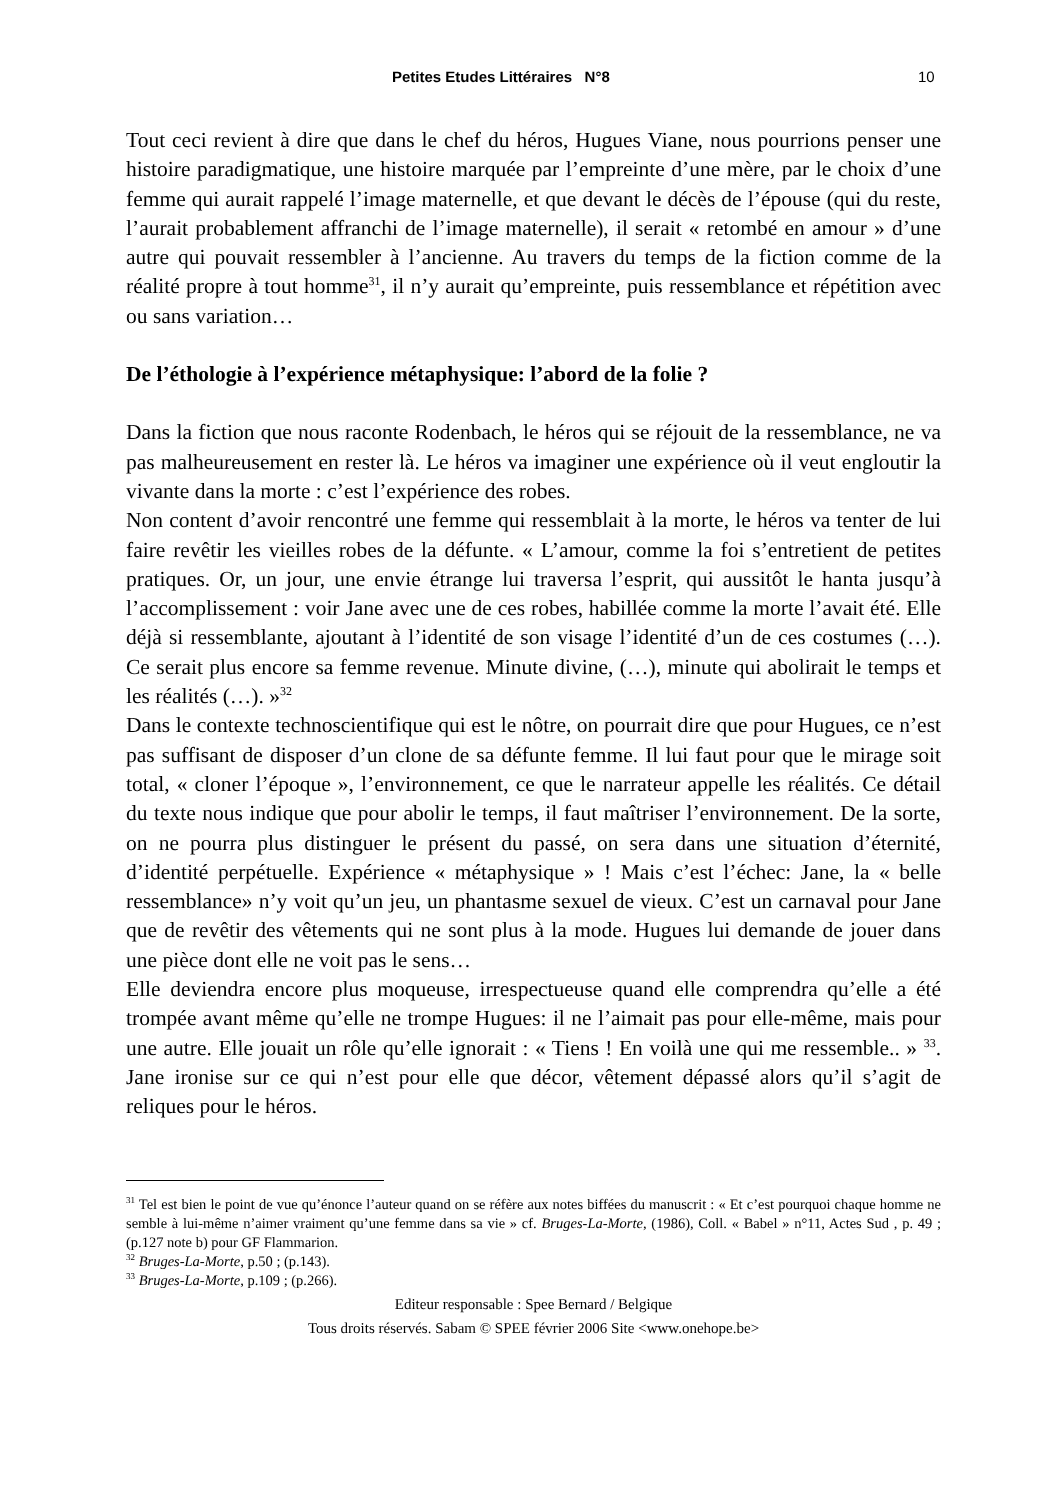Petites Etudes Littéraires N°8 10
Tout ceci revient à dire que dans le chef du héros, Hugues Viane, nous pourrions penser une histoire paradigmatique, une histoire marquée par l’empreinte d’une mère, par le choix d’une femme qui aurait rappelé l’image maternelle, et que devant le décès de l’épouse (qui du reste, l’aurait probablement affranchi de l’image maternelle), il serait « retombé en amour » d’une autre qui pouvait ressembler à l’ancienne. Au travers du temps de la fiction comme de la réalité propre à tout homme<sup>31</sup>, il n’y aurait qu’empreinte, puis ressemblance et répétition avec ou sans variation…
De l’éthologie à l’expérience métaphysique: l’abord de la folie ?
Dans la fiction que nous raconte Rodenbach, le héros qui se réjouit de la ressemblance, ne va pas malheureusement en rester là. Le héros va imaginer une expérience où il veut engloutir la vivante dans la morte : c’est l’expérience des robes.
Non content d’avoir rencontré une femme qui ressemblait à la morte, le héros va tenter de lui faire revêtir les vieilles robes de la défunte. « L’amour, comme la foi s’entretient de petites pratiques. Or, un jour, une envie étrange lui traversa l’esprit, qui aussitôt le hanta jusqu’à l’accomplissement : voir Jane avec une de ces robes, habillée comme la morte l’avait été. Elle déjà si ressemblante, ajoutant à l’identité de son visage l’identité d’un de ces costumes (…). Ce serait plus encore sa femme revenue. Minute divine, (…), minute qui abolirait le temps et les réalités (…). »<sup>32</sup>
Dans le contexte technoscientifique qui est le nôtre, on pourrait dire que pour Hugues, ce n’est pas suffisant de disposer d’un clone de sa défunte femme. Il lui faut pour que le mirage soit total, « cloner l’époque », l’environnement, ce que le narrateur appelle les réalités. Ce détail du texte nous indique que pour abolir le temps, il faut maîtriser l’environnement. De la sorte, on ne pourra plus distinguer le présent du passé, on sera dans une situation d’éternité, d’identité perpétuelle. Expérience « métaphysique » ! Mais c’est l’échec: Jane, la « belle ressemblance» n’y voit qu’un jeu, un phantasme sexuel de vieux. C’est un carnaval pour Jane que de revêtir des vêtements qui ne sont plus à la mode. Hugues lui demande de jouer dans une pièce dont elle ne voit pas le sens…
Elle deviendra encore plus moqueuse, irrespectueuse quand elle comprendra qu’elle a été trompée avant même qu’elle ne trompe Hugues: il ne l’aimait pas pour elle-même, mais pour une autre. Elle jouait un rôle qu’elle ignorait : « Tiens ! En voilà une qui me ressemble.. » <sup>33</sup>. Jane ironise sur ce qui n’est pour elle que décor, vêtement dépassé alors qu’il s’agit de reliques pour le héros.
<sup>31</sup> Tel est bien le point de vue qu’énonce l’auteur quand on se réfère aux notes biffées du manuscrit : « Et c’est pourquoi chaque homme ne semble à lui-même n’aimer vraiment qu’une femme dans sa vie » cf. Bruges-La-Morte, (1986), Coll. « Babel » n°11, Actes Sud , p. 49 ; (p.127 note b) pour GF Flammarion.
<sup>32</sup> Bruges-La-Morte, p.50 ; (p.143).
<sup>33</sup> Bruges-La-Morte, p.109 ; (p.266).
Editeur responsable : Spee Bernard / Belgique
Tous droits réservés. Sabam © SPEE février 2006 Site <www.onehope.be>